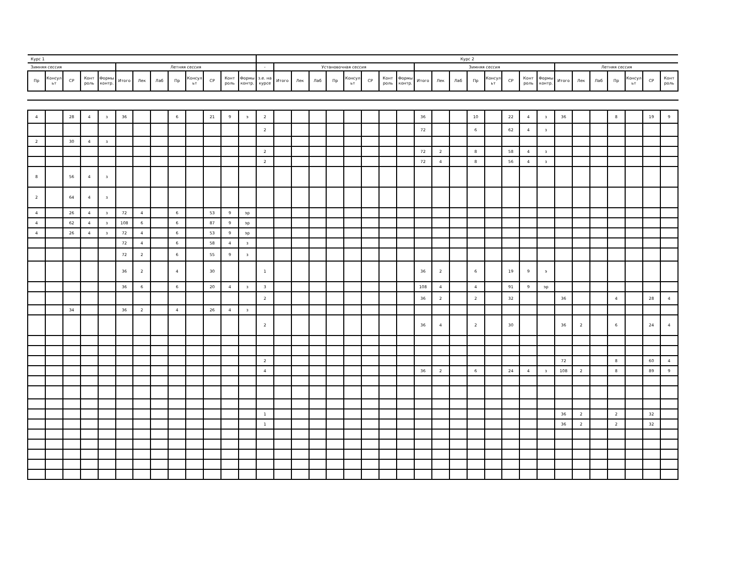| Курс 1 | | | | | | | | | | | | | Курс 2 | | | | | | | | | | | | | | | | | | | | | | | |
| Зимняя сессия | | | | | Летняя сессия | | | | | | | | - | Установочная сессия | | | | | | | | Зимняя сессия | | | | | | | | Летняя сессия | | | | | | |
| Пр | Консул ьт | СР | Конт роль | Формы контр. | Итого | Лек | Лаб | Пр | Консул ьт | СР | Конт роль | Формы контр. | з.е. на курсе | Итого | Лек | Лаб | Пр | Консул ьт | СР | Конт роль | Формы контр. | Итого | Лек | Лаб | Пр | Консул ьт | СР | Конт роль | Формы контр. | Итого | Лек | Лаб | Пр | Консул ьт | СР | Конт роль |
| 4 | | 28 | 4 | з | 36 | | | 6 | | 21 | 9 | э | 2 | | | | | | | | | 36 | | | 10 | | 22 | 4 | з | 36 | | | 8 | | 19 | 9 |
| | | | | | | | | | | | | | 2 | | | | | | | | | 72 | | | 6 | | 62 | 4 | з | | | | | | | |
| 2 | | 30 | 4 | з | | | | | | | | | | | | | | | | | | | | | | | | | | | | | | | | |
| | | | | | | | | | | | | | 2 | | | | | | | | | 72 | 2 | | 8 | | 58 | 4 | з | | | | | | | |
| | | | | | | | | | | | | | 2 | | | | | | | | | 72 | 4 | | 8 | | 56 | 4 | з | | | | | | | |
| 8 | | 56 | 4 | з | | | | | | | | | | | | | | | | | | | | | | | | | | | | | | | | |
| 2 | | 64 | 4 | з | | | | | | | | | | | | | | | | | | | | | | | | | | | | | | | | |
| 4 | | 26 | 4 | з | 72 | 4 | | 6 | | 53 | 9 | эр | | | | | | | | | | | | | | | | | | | | | | | | |
| 4 | | 62 | 4 | з | 108 | 6 | | 6 | | 87 | 9 | эр | | | | | | | | | | | | | | | | | | | | | | | | |
| 4 | | 26 | 4 | з | 72 | 4 | | 6 | | 53 | 9 | эр | | | | | | | | | | | | | | | | | | | | | | | | |
| | | | | | 72 | 4 | | 6 | | 58 | 4 | з | | | | | | | | | | | | | | | | | | | | | | | | |
| | | | | | 72 | 2 | | 6 | | 55 | 9 | з | | | | | | | | | | | | | | | | | | | | | | | | |
| | | | | | 36 | 2 | | 4 | | 30 | | | 1 | | | | | | | | | 36 | 2 | | 6 | | 19 | 9 | э | | | | | | | |
| | | | | | 36 | 6 | | 6 | | 20 | 4 | з | 3 | | | | | | | | | 108 | 4 | | 4 | | 91 | 9 | эр | | | | | | | |
| | | | | | | | | | | | | | 2 | | | | | | | | | 36 | 2 | | 2 | | 32 | | | 36 | | | 4 | | 28 | 4 |
| | | 34 | | | 36 | 2 | | 4 | | 26 | 4 | з | | | | | | | | | | | | | | | | | | | | | | | | |
| | | | | | | | | | | | | | 2 | | | | | | | | | 36 | 4 | | 2 | | 30 | | | 36 | 2 | | 6 | | 24 | 4 |
| | | | | | | | | | | | | | 2 | | | | | | | | | | | | | | | | | 72 | | | 8 | | 60 | 4 |
| | | | | | | | | | | | | | 4 | | | | | | | | | 36 | 2 | | 6 | | 24 | 4 | з | 108 | 2 | | 8 | | 89 | 9 |
| | | | | | | | | | | | | | 1 | | | | | | | | | | | | | | | | | 36 | 2 | | 2 | | 32 | |
| | | | | | | | | | | | | | 1 | | | | | | | | | | | | | | | | | 36 | 2 | | 2 | | 32 | |